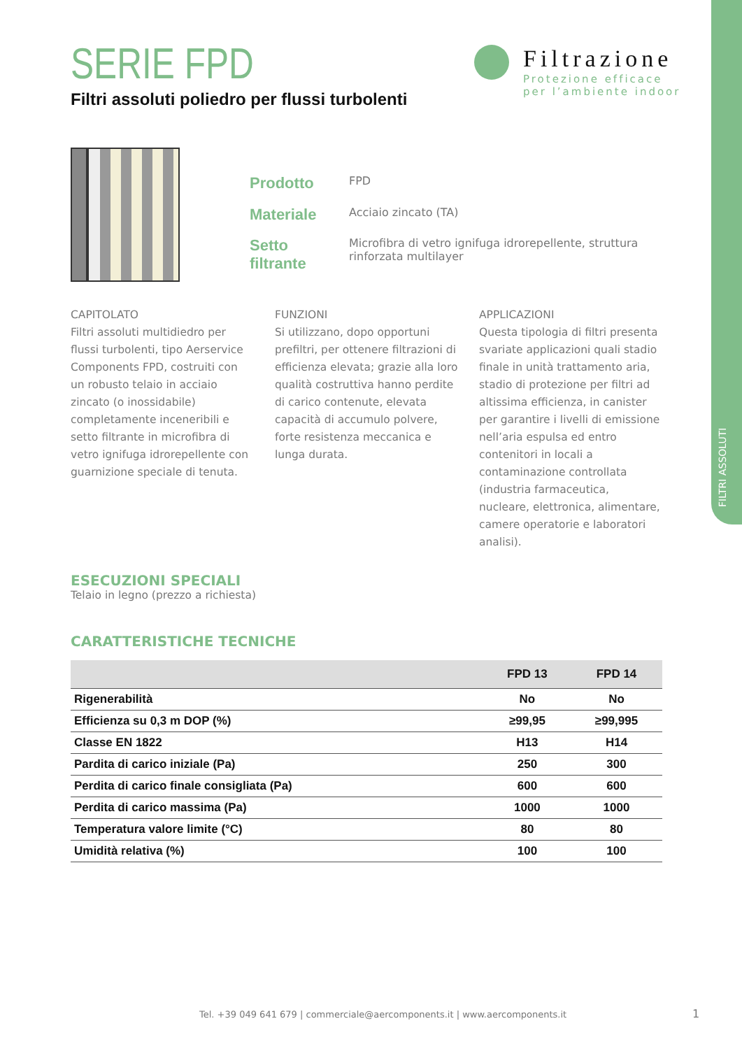FILTRI ASSOLUTI
Filtrazione
Protezione efficace
per l’ambiente indoor
SERIE FPD
Filtri assoluti poliedro per flussi turbolenti
| Prodotto | FPD |
| Materiale | Acciaio zincato (TA) |
| Setto filtrante | Microfibra di vetro ignifuga idrorepellente, struttura rinforzata multilayer |
CAPITOLATO
Filtri assoluti multidiedro per flussi turbolenti, tipo Aerservice Components FPD, costruiti con un robusto telaio in acciaio zincato (o inossidabile) completamente inceneribili e setto filtrante in microfibra di vetro ignifuga idrorepellente con guarnizione speciale di tenuta.
FUNZIONI
Si utilizzano, dopo opportuni prefiltri, per ottenere filtrazioni di efficienza elevata; grazie alla loro qualità costruttiva hanno perdite di carico contenute, elevata capacità di accumulo polvere, forte resistenza meccanica e lunga durata.
APPLICAZIONI
Questa tipologia di filtri presenta svariate applicazioni quali stadio finale in unità trattamento aria, stadio di protezione per filtri ad altissima efficienza, in canister per garantire i livelli di emissione nell’aria espulsa ed entro contenitori in locali a contaminazione controllata (industria farmaceutica, nucleare, elettronica, alimentare, camere operatorie e laboratori analisi).
ESECUZIONI SPECIALI
Telaio in legno (prezzo a richiesta)
CARATTERISTICHE TECNICHE
| | FPD 13 | FPD 14 |
| --- | --- | --- |
| Rigenerabilità | No | No |
| Efficienza su 0,3 m DOP (%) | ≥99,95 | ≥99,995 |
| Classe EN 1822 | H13 | H14 |
| Pardita di carico iniziale (Pa) | 250 | 300 |
| Perdita di carico finale consigliata (Pa) | 600 | 600 |
| Perdita di carico massima (Pa) | 1000 | 1000 |
| Temperatura valore limite (°C) | 80 | 80 |
| Umidità relativa (%) | 100 | 100 |
Tel. +39 049 641 679 | commerciale@aercomponents.it | www.aercomponents.it
1